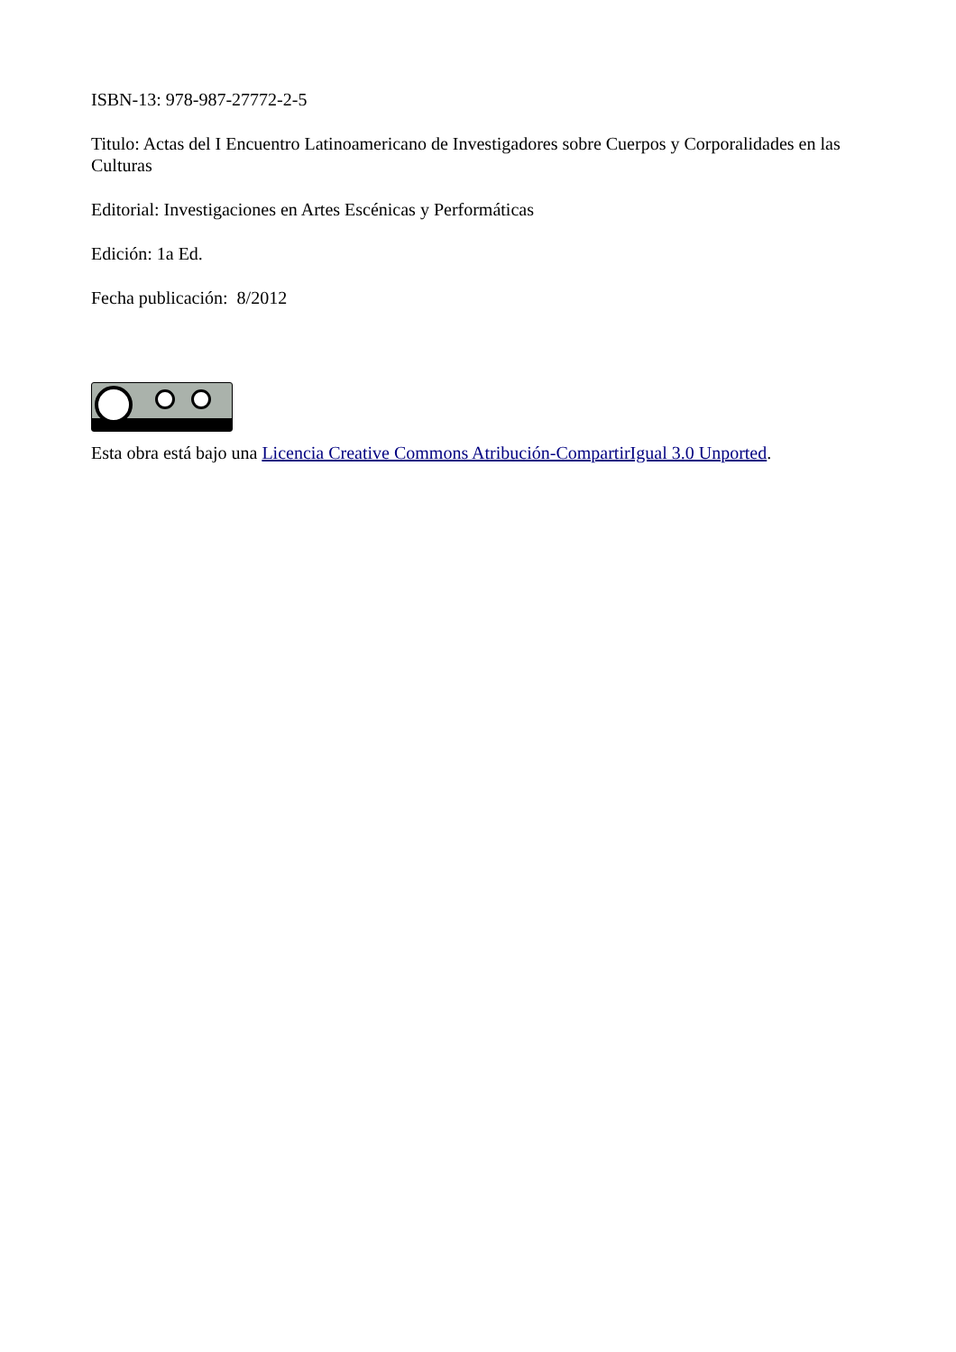ISBN-13: 978-987-27772-2-5
Titulo: Actas del I Encuentro Latinoamericano de Investigadores sobre Cuerpos y Corporalidades en las Culturas
Editorial: Investigaciones en Artes Escénicas y Performáticas
Edición: 1a Ed.
Fecha publicación: 8/2012
Esta obra está bajo una Licencia Creative Commons Atribución-CompartirIgual 3.0 Unported.